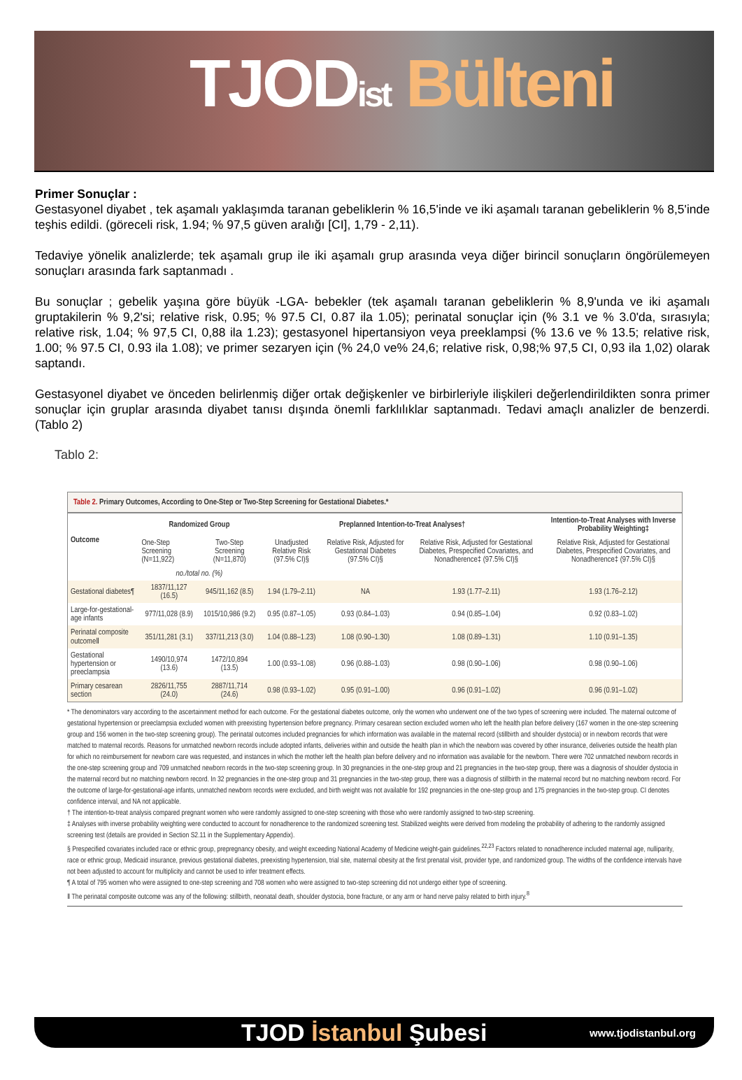TJODist Bülteni
Primer Sonuçlar :
Gestasyonel diyabet , tek aşamalı yaklaşımda taranan gebeliklerin % 16,5'inde ve iki aşamalı taranan gebeliklerin % 8,5'inde teşhis edildi. (göreceli risk, 1.94; % 97,5 güven aralığı [CI], 1,79 - 2,11).
Tedaviye yönelik analizlerde; tek aşamalı grup ile iki aşamalı grup arasında veya diğer birincil sonuçların öngörülemeyen sonuçları arasında fark saptanmadı .
Bu sonuçlar ; gebelik yaşına göre büyük -LGA- bebekler (tek aşamalı taranan gebeliklerin % 8,9'unda ve iki aşamalı gruptakilerin % 9,2'si; relative risk, 0.95; % 97.5 CI, 0.87 ila 1.05); perinatal sonuçlar için (% 3.1 ve % 3.0'da, sırasıyla; relative risk, 1.04; % 97,5 CI, 0,88 ila 1.23); gestasyonel hipertansiyon veya preeklampsi (% 13.6 ve % 13.5; relative risk, 1.00; % 97.5 CI, 0.93 ila 1.08); ve primer sezaryen için (% 24,0 ve% 24,6; relative risk, 0,98;% 97,5 CI, 0,93 ila 1,02) olarak saptandı.
Gestasyonel diyabet ve önceden belirlenmiş diğer ortak değişkenler ve birbirleriyle ilişkileri değerlendirildikten sonra primer sonuçlar için gruplar arasında diyabet tanısı dışında önemli farklılıklar saptanmadı. Tedavi amaçlı analizler de benzerdi. (Tablo 2)
Tablo 2:
Table 2. Primary Outcomes, According to One-Step or Two-Step Screening for Gestational Diabetes.*
| Outcome | Randomized Group | | Preplanned Intention-to-Treat Analyses† | | | Intention-to-Treat Analyses with Inverse Probability Weighting‡ |
| --- | --- | --- | --- | --- | --- | --- |
| | One-Step Screening (N=11,922) | Two-Step Screening (N=11,870) | Unadjusted Relative Risk (97.5% CI)§ | Relative Risk, Adjusted for Gestational Diabetes (97.5% CI)§ | Relative Risk, Adjusted for Gestational Diabetes, Prespecified Covariates, and Nonadherence‡ (97.5% CI)§ | Relative Risk, Adjusted for Gestational Diabetes, Prespecified Covariates, and Nonadherence‡ (97.5% CI)§ |
| | no./total no. (%) | | | | | |
| Gestational diabetes¶ | 1837/11,127 (16.5) | 945/11,162 (8.5) | 1.94 (1.79–2.11) | NA | 1.93 (1.77–2.11) | 1.93 (1.76–2.12) |
| Large-for-gestational-age infants | 977/11,028 (8.9) | 1015/10,986 (9.2) | 0.95 (0.87–1.05) | 0.93 (0.84–1.03) | 0.94 (0.85–1.04) | 0.92 (0.83–1.02) |
| Perinatal composite outcome‖ | 351/11,281 (3.1) | 337/11,213 (3.0) | 1.04 (0.88–1.23) | 1.08 (0.90–1.30) | 1.08 (0.89–1.31) | 1.10 (0.91–1.35) |
| Gestational hypertension or preeclampsia | 1490/10,974 (13.6) | 1472/10,894 (13.5) | 1.00 (0.93–1.08) | 0.96 (0.88–1.03) | 0.98 (0.90–1.06) | 0.98 (0.90–1.06) |
| Primary cesarean section | 2826/11,755 (24.0) | 2887/11,714 (24.6) | 0.98 (0.93–1.02) | 0.95 (0.91–1.00) | 0.96 (0.91–1.02) | 0.96 (0.91–1.02) |
* The denominators vary according to the ascertainment method for each outcome. For the gestational diabetes outcome, only the women who underwent one of the two types of screening were included. The maternal outcome of gestational hypertension or preeclampsia excluded women with preexisting hypertension before pregnancy. Primary cesarean section excluded women who left the health plan before delivery (167 women in the one-step screening group and 156 women in the two-step screening group). The perinatal outcomes included pregnancies for which information was available in the maternal record (stillbirth and shoulder dystocia) or in newborn records that were matched to maternal records. Reasons for unmatched newborn records include adopted infants, deliveries within and outside the health plan in which the newborn was covered by other insurance, deliveries outside the health plan for which no reimbursement for newborn care was requested, and instances in which the mother left the health plan before delivery and no information was available for the newborn. There were 702 unmatched newborn records in the one-step screening group and 709 unmatched newborn records in the two-step screening group. In 30 pregnancies in the one-step group and 21 pregnancies in the two-step group, there was a diagnosis of shoulder dystocia in the maternal record but no matching newborn record. In 32 pregnancies in the one-step group and 31 pregnancies in the two-step group, there was a diagnosis of stillbirth in the maternal record but no matching newborn record. For the outcome of large-for-gestational-age infants, unmatched newborn records were excluded, and birth weight was not available for 192 pregnancies in the one-step group and 175 pregnancies in the two-step group. CI denotes confidence interval, and NA not applicable.
† The intention-to-treat analysis compared pregnant women who were randomly assigned to one-step screening with those who were randomly assigned to two-step screening.
‡ Analyses with inverse probability weighting were conducted to account for nonadherence to the randomized screening test. Stabilized weights were derived from modeling the probability of adhering to the randomly assigned screening test (details are provided in Section S2.11 in the Supplementary Appendix).
§ Prespecified covariates included race or ethnic group, prepregnancy obesity, and weight exceeding National Academy of Medicine weight-gain guidelines.<sup>22,23</sup> Factors related to nonadherence included maternal age, nulliparity, race or ethnic group, Medicaid insurance, previous gestational diabetes, preexisting hypertension, trial site, maternal obesity at the first prenatal visit, provider type, and randomized group. The widths of the confidence intervals have not been adjusted to account for multiplicity and cannot be used to infer treatment effects.
¶ A total of 795 women who were assigned to one-step screening and 708 women who were assigned to two-step screening did not undergo either type of screening.
‖ The perinatal composite outcome was any of the following: stillbirth, neonatal death, shoulder dystocia, bone fracture, or any arm or hand nerve palsy related to birth injury.<sup>8</sup>
TJOD İstanbul Şubesi
www.tjodistanbul.org